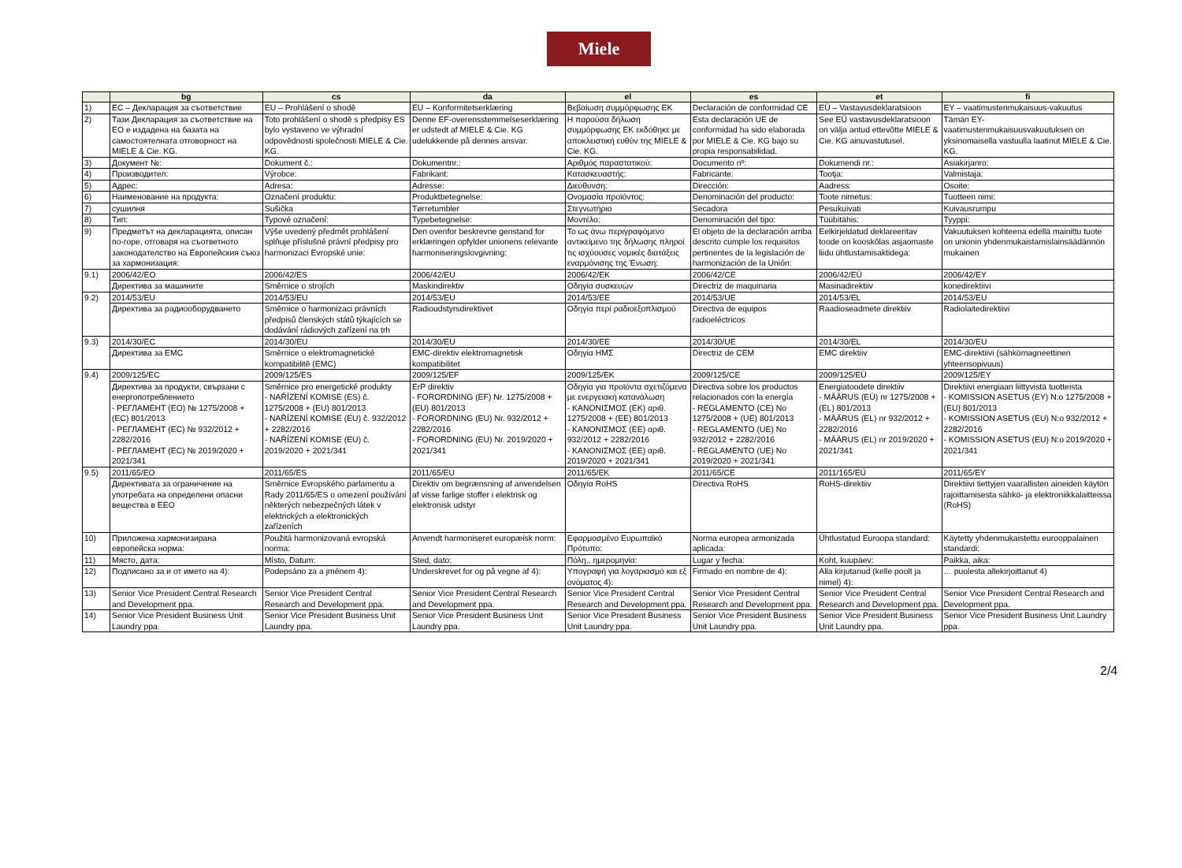Miele
| | bg | cs | da | el | es | et | fi |
| --- | --- | --- | --- | --- | --- | --- | --- |
| 1) | ЕС – Декларация за съответствие | EU – Prohlášení o shodě | EU – Konformitetserklæring | Βεβαίωση συμμόρφωσης ΕΚ | Declaración de conformidad CE | EÜ – Vastavusdeklaratsioon | EY – vaatimustenmukaisuus-vakuutus |
| 2) | Тази Декларация за съответствие на ЕО е издадена на базата на самостоятелната отговорност на MIELE & Cie. KG. | Toto prohlášení o shodě s předpisy ES bylo vystaveno ve výhradní odpovědnosti společnosti MIELE & Cie. KG. | Denne EF-overensstemmelseserklæring er udstedt af MIELE & Cie. KG udelukkende på dennes ansvar. | Η παρούσα δήλωση συμμόρφωσης ΕΚ εκδόθηκε με αποκλειστική ευθύν της MIELE & Cie. KG. | Esta declaración UE de conformidad ha sido elaborada por MIELE & Cie. KG bajo su propia responsabilidad. | See EÜ vastavusdeklaratsioon on välja antud ettevõtte MIELE & Cie. KG ainuvastutusel. | Tämän EY-vaatimustenmukaisuusvakuutuksen on yksinomaisella vastuulla laatinut MIELE & Cie. KG. |
| 3) | Документ №: | Dokument č.: | Dokumentnr.: | Αριθμός παραστατικού: | Documento nº: | Dokumendi nr.: | Asiakirjanro: |
| 4) | Производител: | Výrobce: | Fabrikant: | Κατασκευαστής: | Fabricante: | Tootja: | Valmistaja: |
| 5) | Адрес: | Adresa: | Adresse: | Διεύθυνση: | Dirección: | Aadress: | Osoite: |
| 6) | Наименование на продукта: | Označení produktu: | Produktbetegnelse: | Ονομασία προϊόντος: | Denominación del producto: | Toote nimetus: | Tuotteen nimi: |
| 7) | сушилня | Sušička | Tørretumbler | Στεγνωτήριο | Secadora | Pesukuivati | Kuivausrumpu |
| 8) | Тип: | Typové označení: | Typebetegnelse: | Μοντέλο: | Denominación del tipo: | Tüübitähis: | Tyyppi: |
| 9) | Предметът на декларацията, описан по-горе, отговаря на съответното законодателство на Европейския съюз за хармонизация: | Výše uvedený předmět prohlášení splňuje příslušné právní předpisy pro harmonizaci Evropské unie: | Den ovenfor beskrevne genstand for erklæringen opfylder unionens relevante harmoniseringslovgivning: | Το ως άνω περιγραφόμενο αντικείμενο της δήλωσης πληροί τις ισχύουσες νομικές διατάξεις εναρμόνισης της Ένωση: | El objeto de la declaración arriba descrito cumple los requisitos pertinentes de la legislación de harmonización de la Unión: | Eelkirjeldatud deklareeritav toode on kooskõlas asjaomaste liidu ühtlustamisaktidega: | Vakuutuksen kohteena edellä mainittu tuote on unionin yhdenmukaistamislainsäädännön mukainen |
| 9.1) | 2006/42/ЕО | 2006/42/ES | 2006/42/EU | 2006/42/EK | 2006/42/CE | 2006/42/EÜ | 2006/42/EY |
| | Директива за машините | Směrnice o strojích | Maskindirektiv | Οδηγία συσκευών | Directriz de maquinaria | Masinadirektiiv | konedirektiivi |
| 9.2) | 2014/53/EU | 2014/53/EU | 2014/53/EU | 2014/53/EE | 2014/53/UE | 2014/53/EL | 2014/53/EU |
| | Директива за радиооборудването | Směrnice o harmonizaci právních předpisů členských států týkajících se dodávání rádiových zařízení na trh | Radioudstyrsdirektivet | Οδηγία περί ραδιοεξοπλισμού | Directiva de equipos radioeléctricos | Raadioseadmete direktiiv | Radiolaitedirektiivi |
| 9.3) | 2014/30/ЕС | 2014/30/EU | 2014/30/EU | 2014/30/EE | 2014/30/UE | 2014/30/EL | 2014/30/EU |
| | Директива за EMC | Směrnice o elektromagnetické kompatibilitě (EMC) | EMC-direktiv elektromagnetisk kompatibilitet | Οδηγία ΗΜΣ | Directriz de CEM | EMC direktiiv | EMC-direktiivi (sähkömagneettinen yhteensopivuus) |
| 9.4) | 2009/125/EC | 2009/125/ES | 2009/125/EF | 2009/125/EK | 2009/125/CE | 2009/125/EÜ | 2009/125/EY |
| | Директива за продукти, свързани с енергопотреблението - РЕГЛАМЕНТ (ЕО) № 1275/2008 + (ЕС) 801/2013 - РЕГЛАМЕНТ (ЕС) № 932/2012 + 2282/2016 - РЕГЛАМЕНТ (ЕС) № 2019/2020 + 2021/341 | Směrnice pro energetické produkty - NAŘÍZENÍ KOMISE (ES) č. 1275/2008 + (EU) 801/2013 - NAŘÍZENÍ KOMISE (EU) č. 932/2012 + 2282/2016 - NAŘÍZENÍ KOMISE (EU) č. 2019/2020 + 2021/341 | ErP direktiv - FORORDNING (EF) Nr. 1275/2008 + (EU) 801/2013 - FORORDNING (EU) Nr. 932/2012 + 2282/2016 - FORORDNING (EU) Nr. 2019/2020 + 2021/341 | Οδηγία για προϊόντα σχετιζόμενα με ενεργειακή κατανάλωση - ΚΑΝΟΝΙΣΜΟΣ (ΕΚ) αριθ. 1275/2008 + (ΕΕ) 801/2013 - ΚΑΝΟΝΙΣΜΟΣ (ΕΕ) αριθ. 932/2012 + 2282/2016 - ΚΑΝΟΝΙΣΜΟΣ (ΕΕ) αριθ. 2019/2020 + 2021/341 | Directiva sobre los productos relacionados con la energía - REGLAMENTO (CE) No 1275/2008 + (UE) 801/2013 - REGLAMENTO (UE) No 932/2012 + 2282/2016 - REGLAMENTO (UE) No 2019/2020 + 2021/341 | Energiatoodete direktiiv - MÄÄRUS (EÜ) nr 1275/2008 + (EL) 801/2013 - MÄÄRUS (EL) nr 932/2012 + 2282/2016 - MÄÄRUS (EL) nr 2019/2020 + 2021/341 | Direktiivi energiaan liittyvistä tuotteista - KOMISSION ASETUS (EY) N:o 1275/2008 + (EU) 801/2013 - KOMISSION ASETUS (EU) N:o 932/2012 + 2282/2016 - KOMISSION ASETUS (EU) N:o 2019/2020 + 2021/341 |
| 9.5) | 2011/65/EO | 2011/65/ES | 2011/65/EU | 2011/65/EK | 2011/65/CE | 2011/165/EÜ | 2011/65/EY |
| | Директивата за ограничение на употребата на определени опасни вещества в ЕЕО | Směrnice Evropského parlamentu a Rady 2011/65/ES o omezení používání některých nebezpečných látek v elektrických a elektronických zařízeních | Direktiv om begrænsning af anvendelsen af visse farlige stoffer i elektrisk og elektronisk udstyr | Οδηγία RoHS | Directiva RoHS | RoHS-direktiiv | Direktiivi tiettyjen vaarallisten aineiden käytön rajoittamisesta sähkö- ja elektroniikkalaitteissa (RoHS) |
| 10) | Приложена хармонизирана европейска норма: | Použitá harmonizovaná evropská norma: | Anvendt harmoniseret europæisk norm: | Εφαρμοσμένο Ευρωπαϊκό Πρότυπο: | Norma europea armonizada aplicada: | Ühtlustatud Euroopa standard: | Käytetty yhdenmukaistettu eurooppalainen standardi: |
| 11) | Място, дата: | Místo, Datum: | Sted, dato: | Πόλη,, ημερομηνία: | Lugar y fecha: | Koht, kuupäev: | Paikka, aika: |
| 12) | Подписано за и от името на 4): | Podepsáno za a jménem 4): | Underskrevet for og på vegne af 4): | Υπογραφή για λογαριασμό και εξ ονόματος 4): | Firmado en nombre de 4): | Alla kirjutanud (kelle poolt ja nimel) 4): | … puolesta allekirjoittanut 4) |
| 13) | Senior Vice President Central Research and Development ppa. | Senior Vice President Central Research and Development ppa. | Senior Vice President Central Research and Development ppa. | Senior Vice President Central Research and Development ppa. | Senior Vice President Central Research and Development ppa. | Senior Vice President Central Research and Development ppa. | Senior Vice President Central Research and Development ppa. |
| 14) | Senior Vice President Business Unit Laundry ppa. | Senior Vice President Business Unit Laundry ppa. | Senior Vice President Business Unit Laundry ppa. | Senior Vice President Business Unit Laundry ppa. | Senior Vice President Business Unit Laundry ppa. | Senior Vice President Business Unit Laundry ppa. | Senior Vice President Business Unit Laundry ppa. |
2/4